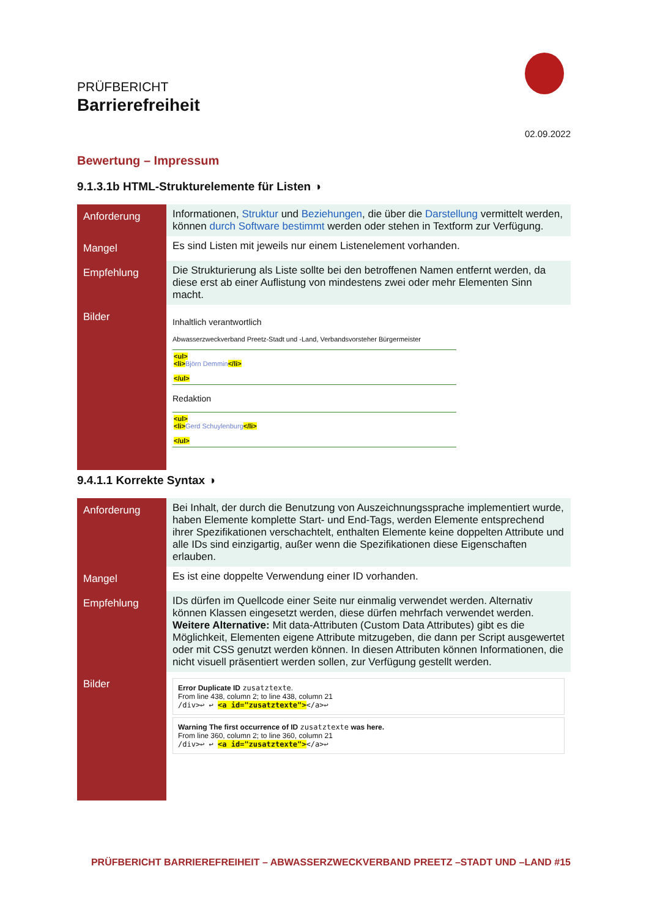PRÜFBERICHT
Barrierefreiheit
02.09.2022
Bewertung – Impressum
9.1.3.1b HTML-Strukturelemente für Listen ◑
| Anforderung | Informationen, Struktur und Beziehungen , die über die Darstellung vermittelt werden, können durch Software bestimmt werden oder stehen in Textform zur Verfügung. |
| Mangel | Es sind Listen mit jeweils nur einem Listenelement vorhanden. |
| Empfehlung | Die Strukturierung als Liste sollte bei den betroffenen Namen entfernt werden, da diese erst ab einer Auflistung von mindestens zwei oder mehr Elementen Sinn macht. |
| Bilder | Inhaltlich verantwortlich Abwasserzweckverband Preetz-Stadt und -Land, Verbandsvorsteher Bürgermeister <ul> <li> Björn Demmin </li> </ul> Redaktion <ul> <li> Gerd Schuylenburg </li> </ul> |
9.4.1.1 Korrekte Syntax ◑
| Anforderung | Bei Inhalt, der durch die Benutzung von Auszeichnungssprache implementiert wurde, haben Elemente komplette Start- und End-Tags, werden Elemente entsprechend ihrer Spezifikationen verschachtelt, enthalten Elemente keine doppelten Attribute und alle IDs sind einzigartig, außer wenn die Spezifikationen diese Eigenschaften erlauben. |
| Mangel | Es ist eine doppelte Verwendung einer ID vorhanden. |
| Empfehlung | IDs dürfen im Quellcode einer Seite nur einmalig verwendet werden. Alternativ können Klassen eingesetzt werden, diese dürfen mehrfach verwendet werden. Weitere Alternative: Mit data-Attributen (Custom Data Attributes) gibt es die Möglichkeit, Elementen eigene Attribute mitzugeben, die dann per Script ausgewertet oder mit CSS genutzt werden können. In diesen Attributen können Informationen, die nicht visuell präsentiert werden sollen, zur Verfügung gestellt werden. |
| Bilder | Error Duplicate ID zusatztexte . From line 438, column 2; to line 438, column 21 /div>↩ ↩ <a id="zusatztexte"> </a>↩ Warning The first occurrence of ID zusatztexte was here. From line 360, column 2; to line 360, column 21 /div>↩ ↩ <a id="zusatztexte"> </a>↩ |
PRÜFBERICHT BARRIEREFREIHEIT – ABWASSERZWECKVERBAND PREETZ –STADT UND –LAND #15